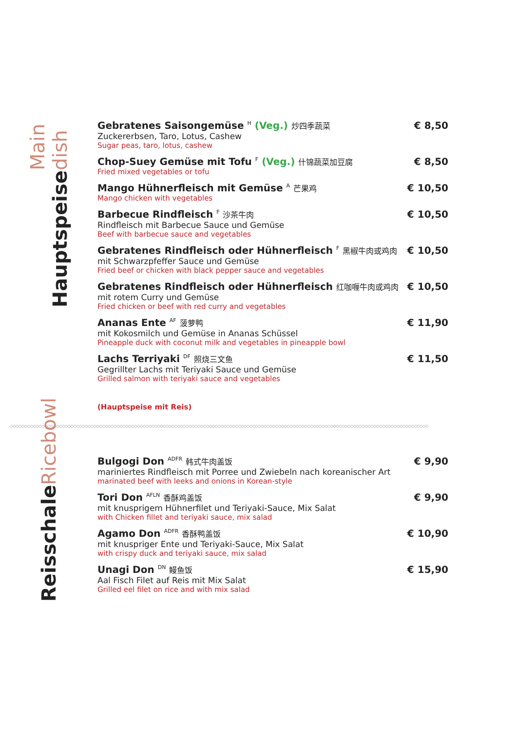Hauptspeise Main dish
Gebratenes Saisongemüse <sup>H</sup> (Veg.) 炒四季蔬菜
Zuckererbsen, Taro, Lotus, Cashew
Sugar peas, taro, lotus, cashew
€ 8,50
Chop-Suey Gemüse mit Tofu <sup>F</sup> (Veg.) 什锦蔬菜加豆腐
Fried mixed vegetables or tofu
€ 8,50
Mango Hühnerfleisch mit Gemüse <sup>A</sup> 芒果鸡
Mango chicken with vegetables
€ 10,50
Barbecue Rindfleisch <sup>F</sup> 沙茶牛肉
Rindfleisch mit Barbecue Sauce und Gemüse
Beef with barbecue sauce and vegetables
€ 10,50
Gebratenes Rindfleisch oder Hühnerfleisch <sup>F</sup> 黑椒牛肉或鸡肉
mit Schwarzpfeffer Sauce und Gemüse
Fried beef or chicken with black pepper sauce and vegetables
€ 10,50
Gebratenes Rindfleisch oder Hühnerfleisch 红咖喱牛肉或鸡肉
mit rotem Curry und Gemüse
Fried chicken or beef with red curry and vegetables
€ 10,50
Ananas Ente <sup>AF</sup> 菠萝鸭
mit Kokosmilch und Gemüse in Ananas Schüssel
Pineapple duck with coconut milk and vegetables in pineapple bowl
€ 11,90
Lachs Terriyaki <sup>DF</sup> 照烧三文鱼
Gegrillter Lachs mit Teriyaki Sauce und Gemüse
Grilled salmon with teriyaki sauce and vegetables
€ 11,50
(Hauptspeise mit Reis)
◇◇◇◇◇◇◇◇◇◇◇◇◇◇◇◇◇◇◇◇◇◇◇◇◇◇◇◇◇◇◇◇◇◇◇◇◇◇◇◇◇◇◇◇◇◇◇◇◇◇◇◇◇◇◇◇◇◇◇◇◇◇◇◇◇◇◇◇◇◇◇◇◇◇◇◇◇◇◇◇◇◇◇◇◇◇◇◇◇◇◇◇◇◇◇◇◇◇◇◇◇◇◇◇◇◇◇◇◇◇◇◇◇◇◇◇◇◇◇◇◇◇◇◇◇◇◇◇◇◇◇◇◇◇◇◇◇◇◇◇◇◇◇◇◇
Reisschale Ricebowl
Bulgogi Don <sup>ADFR</sup> 韩式牛肉盖饭
mariniertes Rindfleisch mit Porree und Zwiebeln nach koreanischer Art
marinated beef with leeks and onions in Korean-style
€ 9,90
Tori Don <sup>AFLN</sup> 香酥鸡盖饭
mit knusprigem Hühnerfilet und Teriyaki-Sauce, Mix Salat
with Chicken fillet and teriyaki sauce, mix salad
€ 9,90
Agamo Don <sup>ADFR</sup> 香酥鸭盖饭
mit knuspriger Ente und Teriyaki-Sauce, Mix Salat
with crispy duck and teriyaki sauce, mix salad
€ 10,90
Unagi Don <sup>DN</sup> 鳗鱼饭
Aal Fisch Filet auf Reis mit Mix Salat
Grilled eel filet on rice and with mix salad
€ 15,90